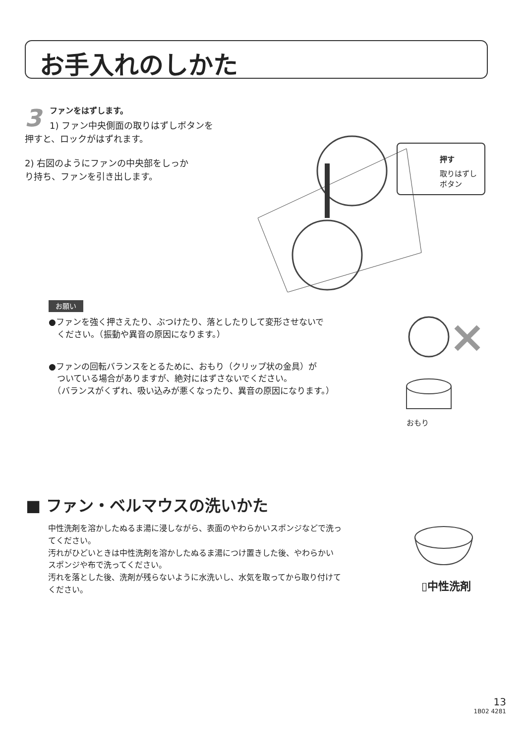お手入れのしかた
3
ファンをはずします。
1) ファン中央側面の取りはずしボタンを
押すと、ロックがはずれます。
2) 右図のようにファンの中央部をしっか
り持ち、ファンを引き出します。
押す
取りはずし
ボタン
お願い
●ファンを強く押さえたり、ぶつけたり、落としたりして変形させないで
　ください。（振動や異音の原因になります。）
●ファンの回転バランスをとるために、おもり（クリップ状の金具）が
　ついている場合がありますが、絶対にはずさないでください。
　（バランスがくずれ、吸い込みが悪くなったり、異音の原因になります。）
おもり
■ ファン・ベルマウスの洗いかた
中性洗剤を溶かしたぬるま湯に浸しながら、表面のやわらかいスポンジなどで洗っ
てください。
汚れがひどいときは中性洗剤を溶かしたぬるま湯につけ置きした後、やわらかい
スポンジや布で洗ってください。
汚れを落とした後、洗剤が残らないように水洗いし、水気を取ってから取り付けて
ください。
▯中性洗剤
13
1B02 4281